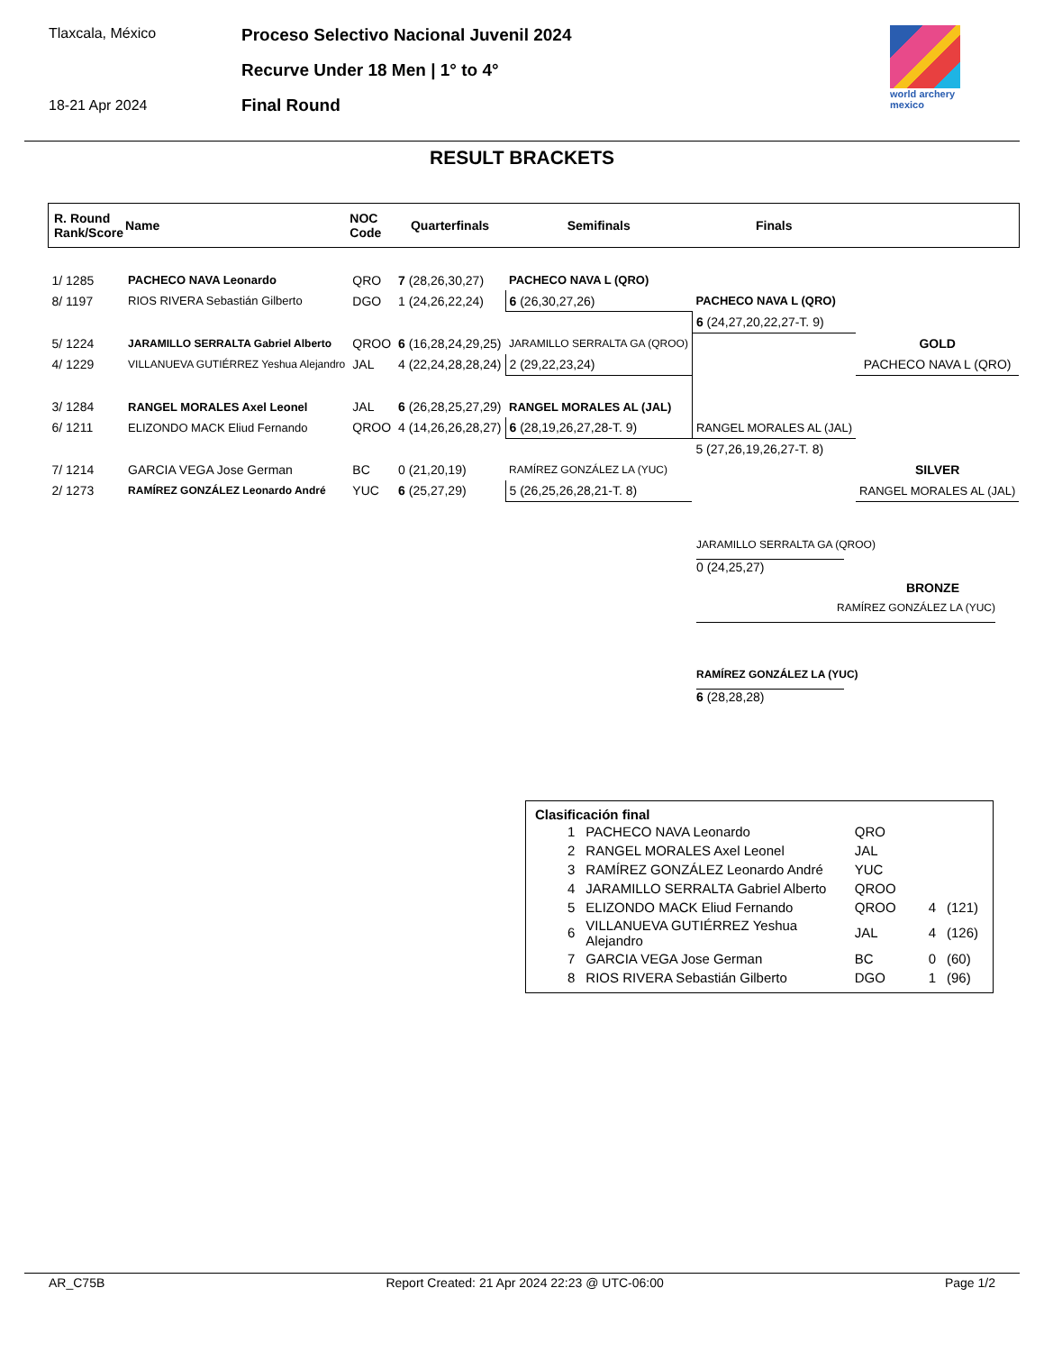Tlaxcala, México
18-21 Apr 2024
Proceso Selectivo Nacional Juvenil 2024
Recurve Under 18 Men | 1° to 4°
Final Round
world archery
mexico
RESULT BRACKETS
| R. Round Rank/Score | Name | NOC Code | Quarterfinals | Semifinals | Finals | |
| --- | --- | --- | --- | --- | --- | --- |
| 1/ 1285 | PACHECO NAVA Leonardo | QRO | 7 (28,26,30,27) | PACHECO NAVA L (QRO) | | |
| 8/ 1197 | RIOS RIVERA Sebastián Gilberto | DGO | 1 (24,26,22,24) | 6 (26,30,27,26) | PACHECO NAVA L (QRO) | |
| | | | | | 6 (24,27,20,22,27-T. 9) | |
| 5/ 1224 | JARAMILLO SERRALTA Gabriel Alberto | QROO | 6 (16,28,24,29,25) | JARAMILLO SERRALTA GA (QROO) | | GOLD |
| 4/ 1229 | VILLANUEVA GUTIÉRREZ Yeshua Alejandro | JAL | 4 (22,24,28,28,24) | 2 (29,22,23,24) | | PACHECO NAVA L (QRO) |
| 3/ 1284 | RANGEL MORALES Axel Leonel | JAL | 6 (26,28,25,27,29) | RANGEL MORALES AL (JAL) | | |
| 6/ 1211 | ELIZONDO MACK Eliud Fernando | QROO | 4 (14,26,26,28,27) | 6 (28,19,26,27,28-T. 9) | RANGEL MORALES AL (JAL) | |
| | | | | | 5 (27,26,19,26,27-T. 8) | |
| 7/ 1214 | GARCIA VEGA Jose German | BC | 0 (21,20,19) | RAMÍREZ GONZÁLEZ LA (YUC) | | SILVER |
| 2/ 1273 | RAMÍREZ GONZÁLEZ Leonardo André | YUC | 6 (25,27,29) | 5 (26,25,26,28,21-T. 8) | | RANGEL MORALES AL (JAL) |
JARAMILLO SERRALTA GA (QROO)
0 (24,25,27)
BRONZE
RAMÍREZ GONZÁLEZ LA (YUC)
RAMÍREZ GONZÁLEZ LA (YUC)
6 (28,28,28)
Clasificación final
| 1 | PACHECO NAVA Leonardo | QRO | | |
| 2 | RANGEL MORALES Axel Leonel | JAL | | |
| 3 | RAMÍREZ GONZÁLEZ Leonardo André | YUC | | |
| 4 | JARAMILLO SERRALTA Gabriel Alberto | QROO | | |
| 5 | ELIZONDO MACK Eliud Fernando | QROO | 4 | (121) |
| 6 | VILLANUEVA GUTIÉRREZ Yeshua Alejandro | JAL | 4 | (126) |
| 7 | GARCIA VEGA Jose German | BC | 0 | (60) |
| 8 | RIOS RIVERA Sebastián Gilberto | DGO | 1 | (96) |
AR_C75B Report Created: 21 Apr 2024 22:23 @ UTC-06:00 Page 1/2